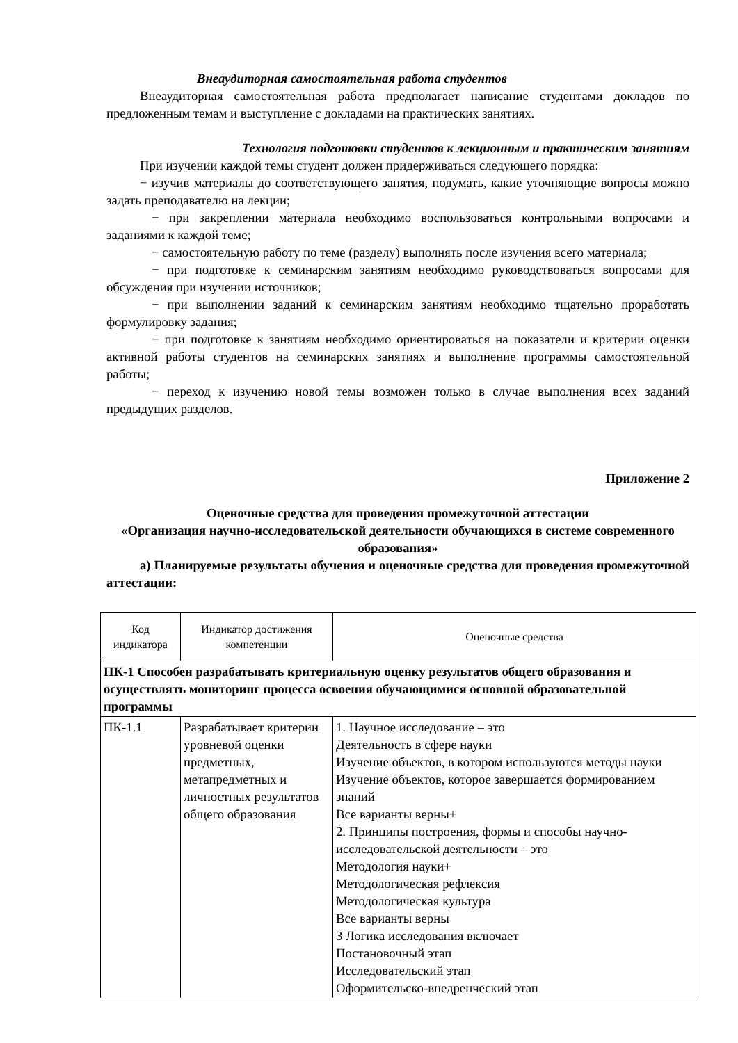Внеаудиторная самостоятельная работа студентов
Внеаудиторная самостоятельная работа предполагает написание студентами докладов по предложенным темам и выступление с докладами на практических занятиях.
Технология подготовки студентов к лекционным и практическим занятиям
При изучении каждой темы студент должен придерживаться следующего порядка:
− изучив материалы до соответствующего занятия, подумать, какие уточняющие вопросы можно задать преподавателю на лекции;
− при закреплении материала необходимо воспользоваться контрольными вопросами и заданиями к каждой теме;
− самостоятельную работу по теме (разделу) выполнять после изучения всего материала;
− при подготовке к семинарским занятиям необходимо руководствоваться вопросами для обсуждения при изучении источников;
− при выполнении заданий к семинарским занятиям необходимо тщательно проработать формулировку задания;
− при подготовке к занятиям необходимо ориентироваться на показатели и критерии оценки активной работы студентов на семинарских занятиях и выполнение программы самостоятельной работы;
− переход к изучению новой темы возможен только в случае выполнения всех заданий предыдущих разделов.
Приложение 2
Оценочные средства для проведения промежуточной аттестации
«Организация научно-исследовательской деятельности обучающихся в системе современного образования»
а) Планируемые результаты обучения и оценочные средства для проведения промежуточной аттестации:
| Код индикатора | Индикатор достижения компетенции | Оценочные средства |
| ПК-1 Способен разрабатывать критериальную оценку результатов общего образования и осуществлять мониторинг процесса освоения обучающимися основной образовательной программы | | |
| ПК-1.1 | Разрабатывает критерии уровневой оценки предметных, метапредметных и личностных результатов общего образования | 1. Научное исследование – это Деятельность в сфере науки Изучение объектов, в котором используются методы науки Изучение объектов, которое завершается формированием знаний Все варианты верны+ 2. Принципы построения, формы и способы научно-исследовательской деятельности – это Методология науки+ Методологическая рефлексия Методологическая культура Все варианты верны 3 Логика исследования включает Постановочный этап Исследовательский этап Оформительско-внедренческий этап |